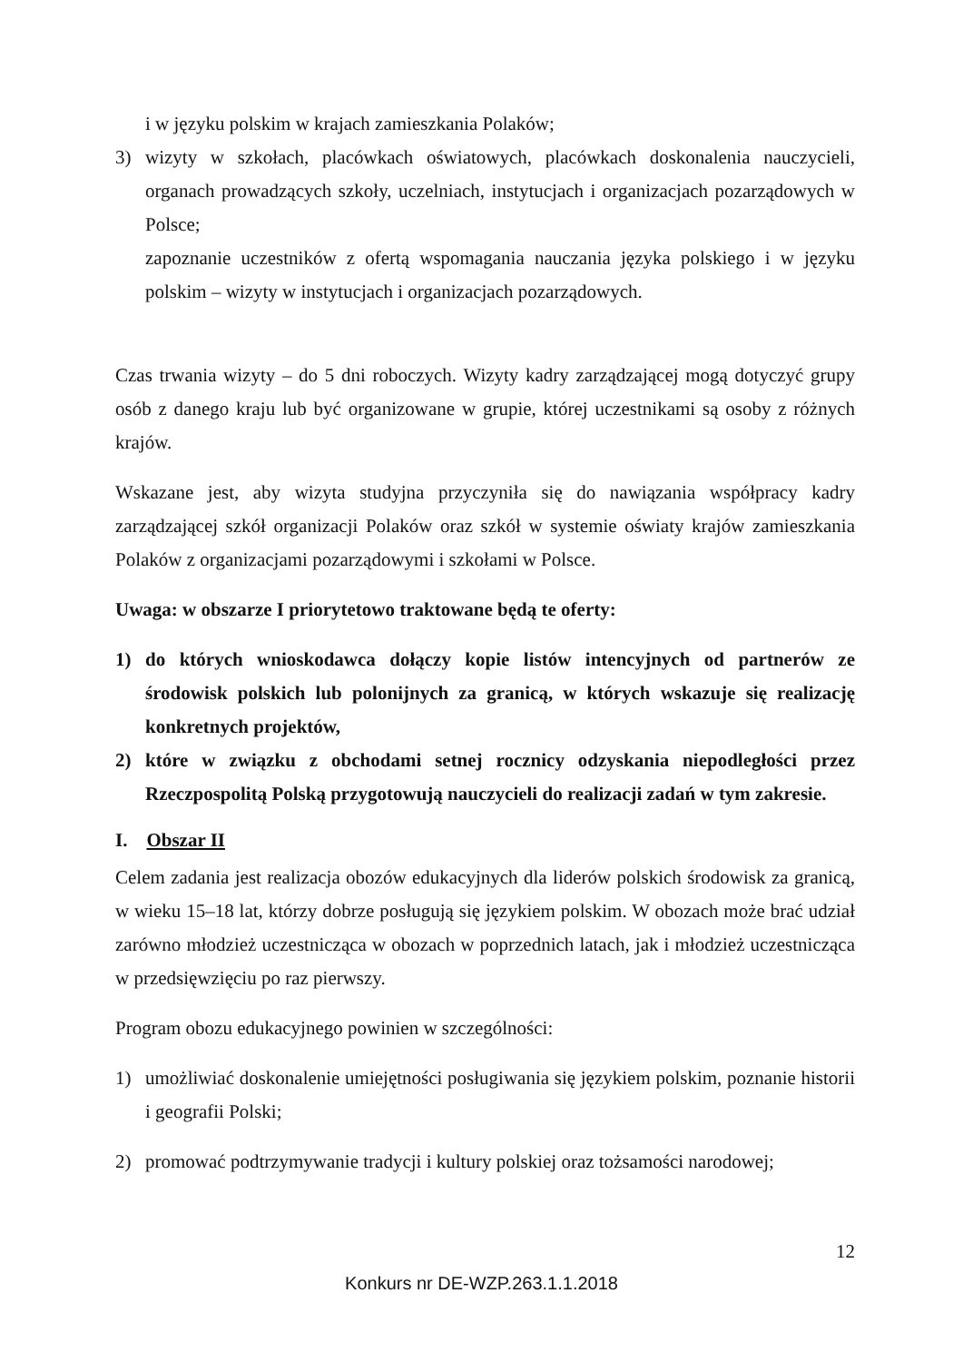i w języku polskim w krajach zamieszkania Polaków;
3) wizyty w szkołach, placówkach oświatowych, placówkach doskonalenia nauczycieli, organach prowadzących szkoły, uczelniach, instytucjach i organizacjach pozarządowych w Polsce;
zapoznanie uczestników z ofertą wspomagania nauczania języka polskiego i w języku polskim – wizyty w instytucjach i organizacjach pozarządowych.
Czas trwania wizyty – do 5 dni roboczych. Wizyty kadry zarządzającej mogą dotyczyć grupy osób z danego kraju lub być organizowane w grupie, której uczestnikami są osoby z różnych krajów.
Wskazane jest, aby wizyta studyjna przyczyniła się do nawiązania współpracy kadry zarządzającej szkół organizacji Polaków oraz szkół w systemie oświaty krajów zamieszkania Polaków z organizacjami pozarządowymi i szkołami w Polsce.
Uwaga: w obszarze I priorytetowo traktowane będą te oferty:
1) do których wnioskodawca dołączy kopie listów intencyjnych od partnerów ze środowisk polskich lub polonijnych za granicą, w których wskazuje się realizację konkretnych projektów,
2) które w związku z obchodami setnej rocznicy odzyskania niepodległości przez Rzeczpospolitą Polską przygotowują nauczycieli do realizacji zadań w tym zakresie.
I. Obszar II
Celem zadania jest realizacja obozów edukacyjnych dla liderów polskich środowisk za granicą, w wieku 15–18 lat, którzy dobrze posługują się językiem polskim. W obozach może brać udział zarówno młodzież uczestnicząca w obozach w poprzednich latach, jak i młodzież uczestnicząca w przedsięwzięciu po raz pierwszy.
Program obozu edukacyjnego powinien w szczególności:
1) umożliwiać doskonalenie umiejętności posługiwania się językiem polskim, poznanie historii i geografii Polski;
2) promować podtrzymywanie tradycji i kultury polskiej oraz tożsamości narodowej;
12
Konkurs nr DE-WZP.263.1.1.2018